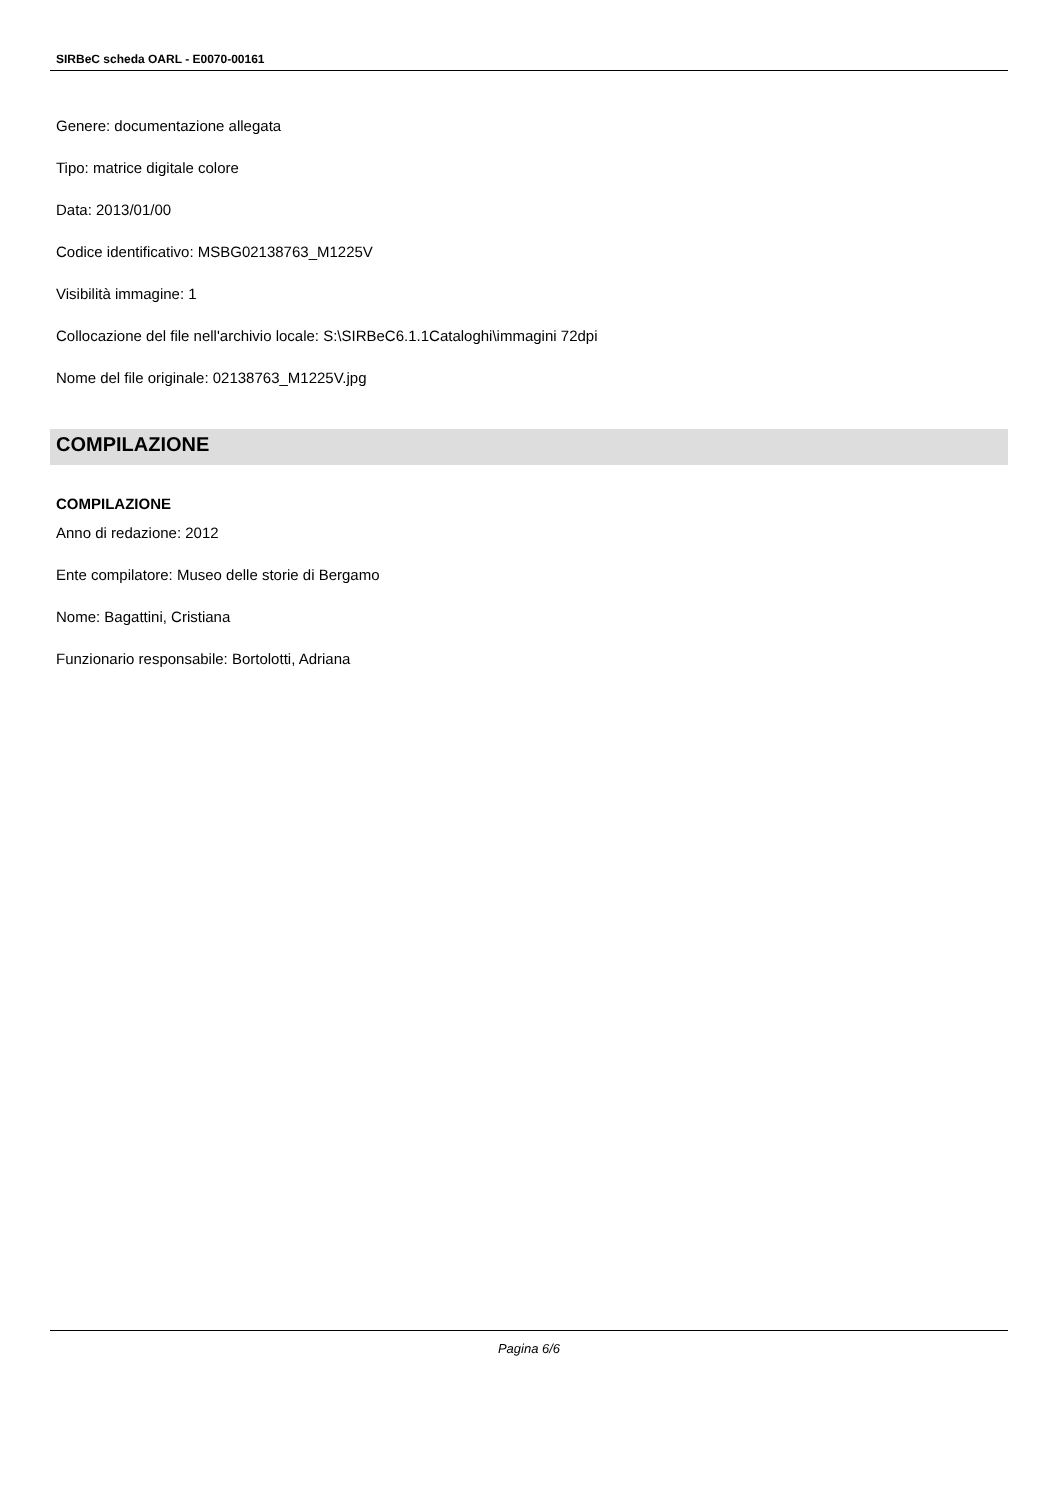SIRBeC scheda OARL - E0070-00161
Genere: documentazione allegata
Tipo: matrice digitale colore
Data: 2013/01/00
Codice identificativo: MSBG02138763_M1225V
Visibilità immagine: 1
Collocazione del file nell'archivio locale: S:\SIRBeC6.1.1Cataloghi\immagini 72dpi
Nome del file originale: 02138763_M1225V.jpg
COMPILAZIONE
COMPILAZIONE
Anno di redazione: 2012
Ente compilatore: Museo delle storie di Bergamo
Nome: Bagattini, Cristiana
Funzionario responsabile: Bortolotti, Adriana
Pagina 6/6